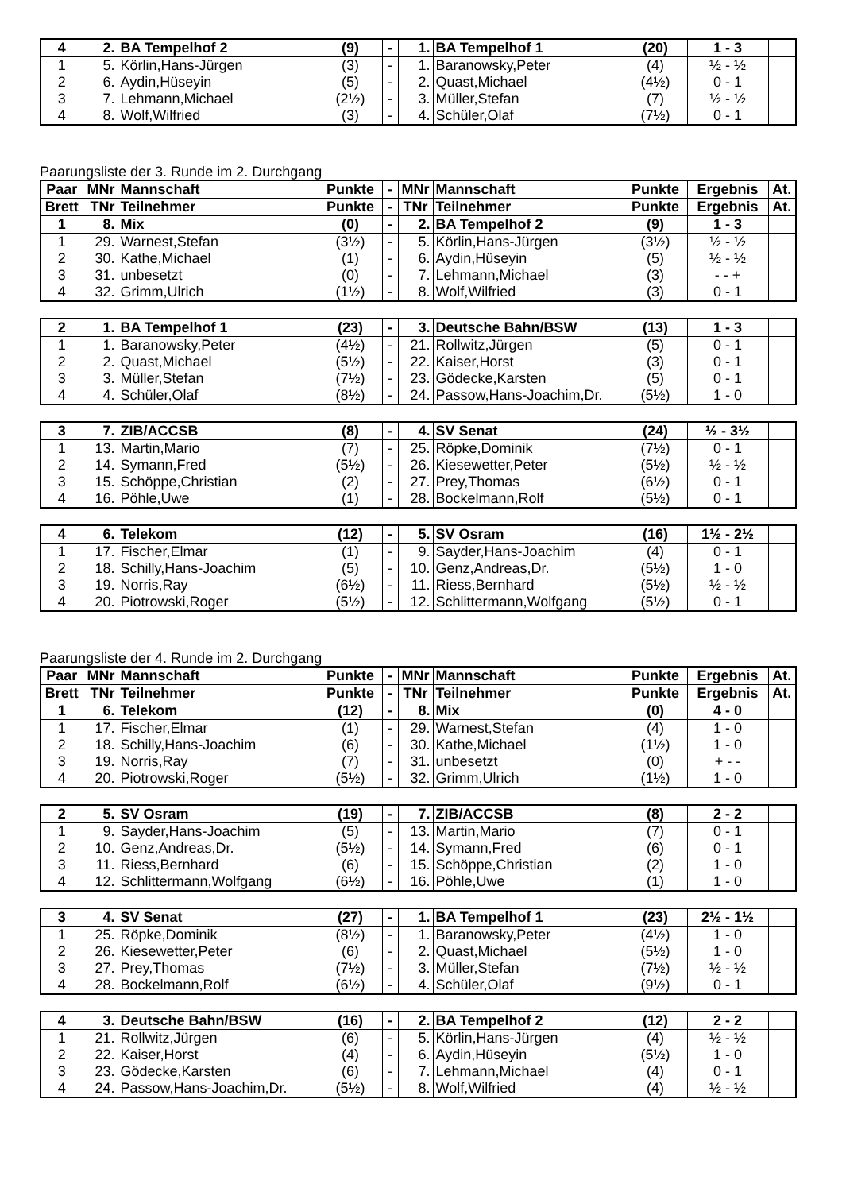| 4 | 2. | BA Tempelhof 2 | (9) | - | 1. | BA Tempelhof 1 | (20) | 1 - 3 | |
| 1 | 5. | Körlin,Hans-Jürgen | (3) | - | 1. | Baranowsky,Peter | (4) | ½ - ½ | |
| 2 | 6. | Aydin,Hüseyin | (5) | - | 2. | Quast,Michael | (4½) | 0 - 1 | |
| 3 | 7. | Lehmann,Michael | (2½) | - | 3. | Müller,Stefan | (7) | ½ - ½ | |
| 4 | 8. | Wolf,Wilfried | (3) | - | 4. | Schüler,Olaf | (7½) | 0 - 1 | |
Paarungsliste der 3. Runde im 2. Durchgang
| Paar | MNr | Mannschaft | Punkte | - | MNr | Mannschaft | Punkte | Ergebnis | At. |
| --- | --- | --- | --- | --- | --- | --- | --- | --- | --- |
| Brett | TNr | Teilnehmer | Punkte | - | TNr | Teilnehmer | Punkte | Ergebnis | At. |
| 1 | 8. | Mix | (0) | - | 2. | BA Tempelhof 2 | (9) | 1 - 3 | |
| 1 | 29. | Warnest,Stefan | (3½) | - | 5. | Körlin,Hans-Jürgen | (3½) | ½ - ½ | |
| 2 | 30. | Kathe,Michael | (1) | - | 6. | Aydin,Hüseyin | (5) | ½ - ½ | |
| 3 | 31. | unbesetzt | (0) | - | 7. | Lehmann,Michael | (3) | - - + | |
| 4 | 32. | Grimm,Ulrich | (1½) | - | 8. | Wolf,Wilfried | (3) | 0 - 1 | |
| 2 | 1. | BA Tempelhof 1 | (23) | - | 3. | Deutsche Bahn/BSW | (13) | 1 - 3 | |
| 1 | 1. | Baranowsky,Peter | (4½) | - | 21. | Rollwitz,Jürgen | (5) | 0 - 1 | |
| 2 | 2. | Quast,Michael | (5½) | - | 22. | Kaiser,Horst | (3) | 0 - 1 | |
| 3 | 3. | Müller,Stefan | (7½) | - | 23. | Gödecke,Karsten | (5) | 0 - 1 | |
| 4 | 4. | Schüler,Olaf | (8½) | - | 24. | Passow,Hans-Joachim,Dr. | (5½) | 1 - 0 | |
| 3 | 7. | ZIB/ACCSB | (8) | - | 4. | SV Senat | (24) | ½ - 3½ | |
| 1 | 13. | Martin,Mario | (7) | - | 25. | Röpke,Dominik | (7½) | 0 - 1 | |
| 2 | 14. | Symann,Fred | (5½) | - | 26. | Kiesewetter,Peter | (5½) | ½ - ½ | |
| 3 | 15. | Schöppe,Christian | (2) | - | 27. | Prey,Thomas | (6½) | 0 - 1 | |
| 4 | 16. | Pöhle,Uwe | (1) | - | 28. | Bockelmann,Rolf | (5½) | 0 - 1 | |
| 4 | 6. | Telekom | (12) | - | 5. | SV Osram | (16) | 1½ - 2½ | |
| 1 | 17. | Fischer,Elmar | (1) | - | 9. | Sayder,Hans-Joachim | (4) | 0 - 1 | |
| 2 | 18. | Schilly,Hans-Joachim | (5) | - | 10. | Genz,Andreas,Dr. | (5½) | 1 - 0 | |
| 3 | 19. | Norris,Ray | (6½) | - | 11. | Riess,Bernhard | (5½) | ½ - ½ | |
| 4 | 20. | Piotrowski,Roger | (5½) | - | 12. | Schlittermann,Wolfgang | (5½) | 0 - 1 | |
Paarungsliste der 4. Runde im 2. Durchgang
| Paar | MNr | Mannschaft | Punkte | - | MNr | Mannschaft | Punkte | Ergebnis | At. |
| --- | --- | --- | --- | --- | --- | --- | --- | --- | --- |
| Brett | TNr | Teilnehmer | Punkte | - | TNr | Teilnehmer | Punkte | Ergebnis | At. |
| 1 | 6. | Telekom | (12) | - | 8. | Mix | (0) | 4 - 0 | |
| 1 | 17. | Fischer,Elmar | (1) | - | 29. | Warnest,Stefan | (4) | 1 - 0 | |
| 2 | 18. | Schilly,Hans-Joachim | (6) | - | 30. | Kathe,Michael | (1½) | 1 - 0 | |
| 3 | 19. | Norris,Ray | (7) | - | 31. | unbesetzt | (0) | + - - | |
| 4 | 20. | Piotrowski,Roger | (5½) | - | 32. | Grimm,Ulrich | (1½) | 1 - 0 | |
| 2 | 5. | SV Osram | (19) | - | 7. | ZIB/ACCSB | (8) | 2 - 2 | |
| 1 | 9. | Sayder,Hans-Joachim | (5) | - | 13. | Martin,Mario | (7) | 0 - 1 | |
| 2 | 10. | Genz,Andreas,Dr. | (5½) | - | 14. | Symann,Fred | (6) | 0 - 1 | |
| 3 | 11. | Riess,Bernhard | (6) | - | 15. | Schöppe,Christian | (2) | 1 - 0 | |
| 4 | 12. | Schlittermann,Wolfgang | (6½) | - | 16. | Pöhle,Uwe | (1) | 1 - 0 | |
| 3 | 4. | SV Senat | (27) | - | 1. | BA Tempelhof 1 | (23) | 2½ - 1½ | |
| 1 | 25. | Röpke,Dominik | (8½) | - | 1. | Baranowsky,Peter | (4½) | 1 - 0 | |
| 2 | 26. | Kiesewetter,Peter | (6) | - | 2. | Quast,Michael | (5½) | 1 - 0 | |
| 3 | 27. | Prey,Thomas | (7½) | - | 3. | Müller,Stefan | (7½) | ½ - ½ | |
| 4 | 28. | Bockelmann,Rolf | (6½) | - | 4. | Schüler,Olaf | (9½) | 0 - 1 | |
| 4 | 3. | Deutsche Bahn/BSW | (16) | - | 2. | BA Tempelhof 2 | (12) | 2 - 2 | |
| 1 | 21. | Rollwitz,Jürgen | (6) | - | 5. | Körlin,Hans-Jürgen | (4) | ½ - ½ | |
| 2 | 22. | Kaiser,Horst | (4) | - | 6. | Aydin,Hüseyin | (5½) | 1 - 0 | |
| 3 | 23. | Gödecke,Karsten | (6) | - | 7. | Lehmann,Michael | (4) | 0 - 1 | |
| 4 | 24. | Passow,Hans-Joachim,Dr. | (5½) | - | 8. | Wolf,Wilfried | (4) | ½ - ½ | |